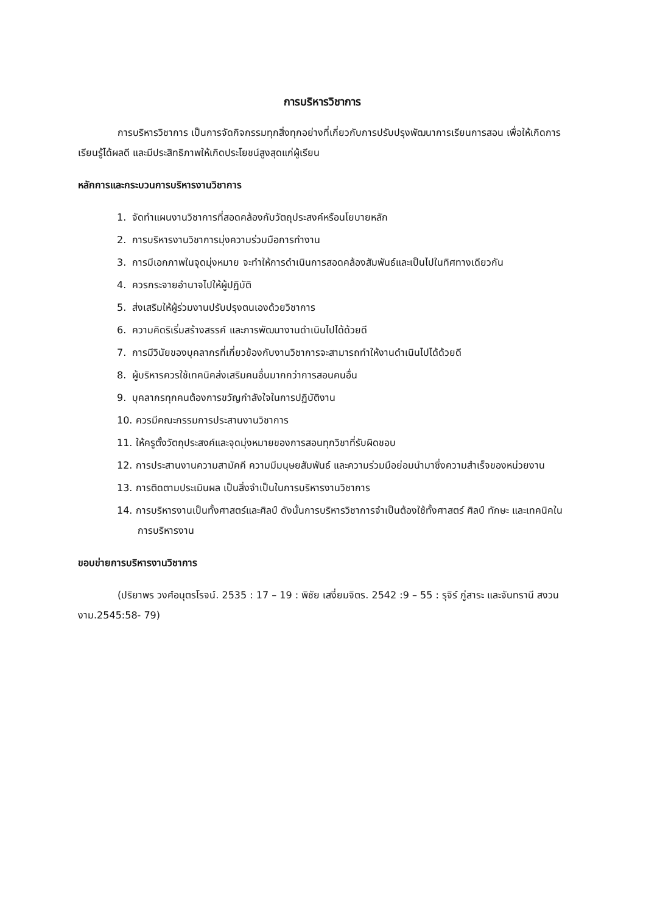การบริหารวิชาการ
การบริหารวิชาการ เป็นการจัดกิจกรรมทุกสิ่งทุกอย่างที่เกี่ยวกับการปรับปรุงพัฒนาการเรียนการสอน เพื่อให้เกิดการเรียนรู้ได้ผลดี และมีประสิทธิภาพให้เกิดประโยชน์สูงสุดแก่ผู้เรียน
หลักการและกระบวนการบริหารงานวิชาการ
1. จัดทำแผนงานวิชาการที่สอดคล้องกับวัตถุประสงค์หรือนโยบายหลัก
2. การบริหารงานวิชาการมุ่งความร่วมมือการทำงาน
3. การมีเอกภาพในจุดมุ่งหมาย จะทำให้การดำเนินการสอดคล้องสัมพันธ์และเป็นไปในทิศทางเดียวกัน
4. ควรกระจายอำนาจไปให้ผู้ปฏิบัติ
5. ส่งเสริมให้ผู้ร่วมงานปรับปรุงตนเองด้วยวิชาการ
6. ความคิดริเริ่มสร้างสรรค์ และการพัฒนางานดำเนินไปได้ด้วยดี
7. การมีวินัยของบุคลากรที่เกี่ยวข้องกับงานวิชาการจะสามารถทำให้งานดำเนินไปได้ด้วยดี
8. ผู้บริหารควรใช้เทคนิคส่งเสริมคนอื่นมากกว่าการสอนคนอื่น
9. บุคลากรทุกคนต้องการขวัญกำลังใจในการปฏิบัติงาน
10. ควรมีคณะกรรมการประสานงานวิชาการ
11. ให้ครูตั้งวัตถุประสงค์และจุดมุ่งหมายของการสอนทุกวิชาที่รับผิดชอบ
12. การประสานงานความสามัคคี ความมีมนุษยสัมพันธ์ และความร่วมมือย่อมนำมาซึ่งความสำเร็จของหน่วยงาน
13. การติดตามประเมินผล เป็นสิ่งจำเป็นในการบริหารงานวิชาการ
14. การบริหารงานเป็นทั้งศาสตร์และศิลป์ ดังนั้นการบริหารวิชาการจำเป็นต้องใช้ทั้งศาสตร์ ศิลป์ ทักษะ และเทคนิคในการบริหารงาน
ขอบข่ายการบริหารงานวิชาการ
(ปริยาพร วงศ์อนุตรโรจน์. 2535 : 17 – 19 : พิชัย เสงี่ยมจิตร. 2542 :9 – 55 : รุจิร์ ภู่สาระ และจันทรานี สงวนงาม.2545:58- 79)